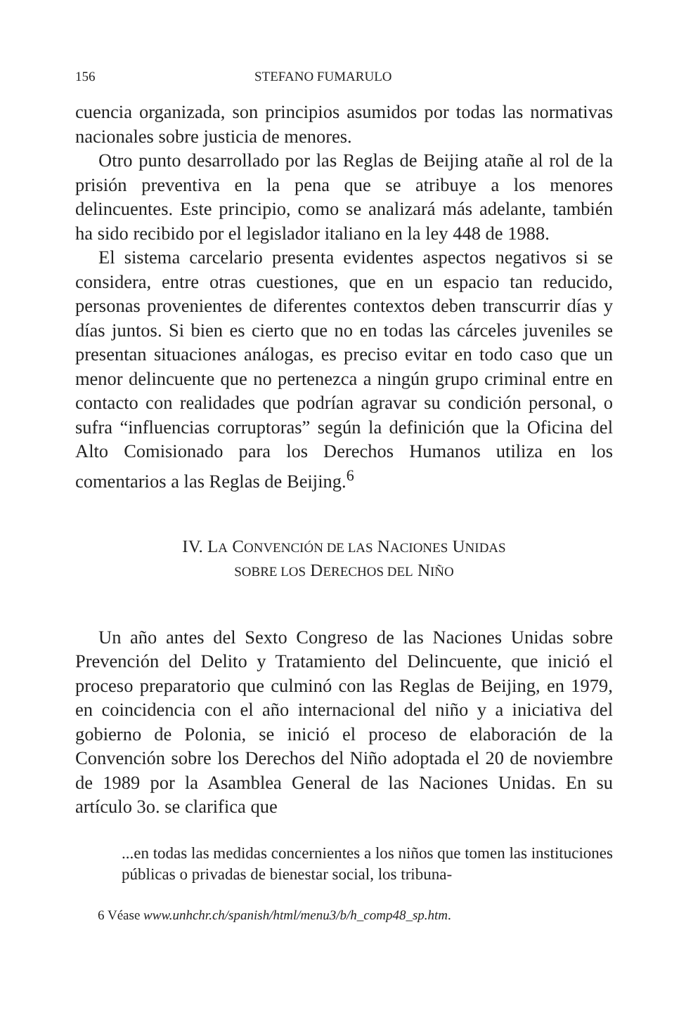156 STEFANO FUMARULO
cuencia organizada, son principios asumidos por todas las normativas nacionales sobre justicia de menores.
Otro punto desarrollado por las Reglas de Beijing atañe al rol de la prisión preventiva en la pena que se atribuye a los menores delincuentes. Este principio, como se analizará más adelante, también ha sido recibido por el legislador italiano en la ley 448 de 1988.
El sistema carcelario presenta evidentes aspectos negativos si se considera, entre otras cuestiones, que en un espacio tan reducido, personas provenientes de diferentes contextos deben transcurrir días y días juntos. Si bien es cierto que no en todas las cárceles juveniles se presentan situaciones análogas, es preciso evitar en todo caso que un menor delincuente que no pertenezca a ningún grupo criminal entre en contacto con realidades que podrían agravar su condición personal, o sufra “influencias corruptoras” según la definición que la Oficina del Alto Comisionado para los Derechos Humanos utiliza en los comentarios a las Reglas de Beijing.<sup>6</sup>
IV. LA CONVENCIÓN DE LAS NACIONES UNIDAS
SOBRE LOS DERECHOS DEL NIÑO
Un año antes del Sexto Congreso de las Naciones Unidas sobre Prevención del Delito y Tratamiento del Delincuente, que inició el proceso preparatorio que culminó con las Reglas de Beijing, en 1979, en coincidencia con el año internacional del niño y a iniciativa del gobierno de Polonia, se inició el proceso de elaboración de la Convención sobre los Derechos del Niño adoptada el 20 de noviembre de 1989 por la Asamblea General de las Naciones Unidas. En su artículo 3o. se clarifica que
...en todas las medidas concernientes a los niños que tomen las instituciones públicas o privadas de bienestar social, los tribuna-
6 Véase www.unhchr.ch/spanish/html/menu3/b/h_comp48_sp.htm.